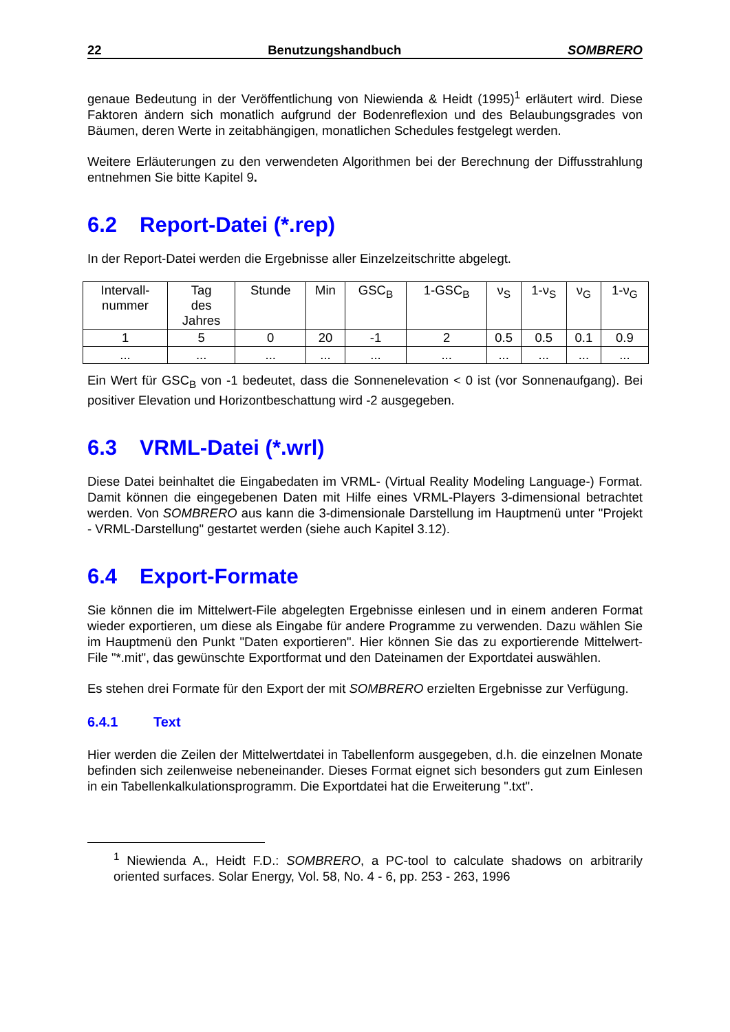22 Benutzungshandbuch SOMBRERO
genaue Bedeutung in der Veröffentlichung von Niewienda & Heidt (1995)<sup>1</sup> erläutert wird. Diese Faktoren ändern sich monatlich aufgrund der Bodenreflexion und des Belaubungsgrades von Bäumen, deren Werte in zeitabhängigen, monatlichen Schedules festgelegt werden.
Weitere Erläuterungen zu den verwendeten Algorithmen bei der Berechnung der Diffusstrahlung entnehmen Sie bitte Kapitel 9.
6.2 Report-Datei (*.rep)
In der Report-Datei werden die Ergebnisse aller Einzelzeitschritte abgelegt.
| Intervall- nummer | Tag des Jahres | Stunde | Min | GSC<sub>B</sub> | 1-GSC<sub>B</sub> | ν<sub>S</sub> | 1-ν<sub>S</sub> | ν<sub>G</sub> | 1-ν<sub>G</sub> |
| 1 | 5 | 0 | 20 | -1 | 2 | 0.5 | 0.5 | 0.1 | 0.9 |
| ... | ... | ... | ... | ... | ... | ... | ... | ... | ... |
Ein Wert für GSC<sub>B</sub> von -1 bedeutet, dass die Sonnenelevation < 0 ist (vor Sonnenaufgang). Bei positiver Elevation und Horizontbeschattung wird -2 ausgegeben.
6.3 VRML-Datei (*.wrl)
Diese Datei beinhaltet die Eingabedaten im VRML- (Virtual Reality Modeling Language-) Format. Damit können die eingegebenen Daten mit Hilfe eines VRML-Players 3-dimensional betrachtet werden. Von SOMBRERO aus kann die 3-dimensionale Darstellung im Hauptmenü unter "Projekt - VRML-Darstellung" gestartet werden (siehe auch Kapitel 3.12).
6.4 Export-Formate
Sie können die im Mittelwert-File abgelegten Ergebnisse einlesen und in einem anderen Format wieder exportieren, um diese als Eingabe für andere Programme zu verwenden. Dazu wählen Sie im Hauptmenü den Punkt "Daten exportieren". Hier können Sie das zu exportierende Mittelwert-File "*.mit", das gewünschte Exportformat und den Dateinamen der Exportdatei auswählen.
Es stehen drei Formate für den Export der mit SOMBRERO erzielten Ergebnisse zur Verfügung.
6.4.1 Text
Hier werden die Zeilen der Mittelwertdatei in Tabellenform ausgegeben, d.h. die einzelnen Monate befinden sich zeilenweise nebeneinander. Dieses Format eignet sich besonders gut zum Einlesen in ein Tabellenkalkulationsprogramm. Die Exportdatei hat die Erweiterung ".txt".
<sup>1</sup> Niewienda A., Heidt F.D.: SOMBRERO, a PC-tool to calculate shadows on arbitrarily oriented surfaces. Solar Energy, Vol. 58, No. 4 - 6, pp. 253 - 263, 1996